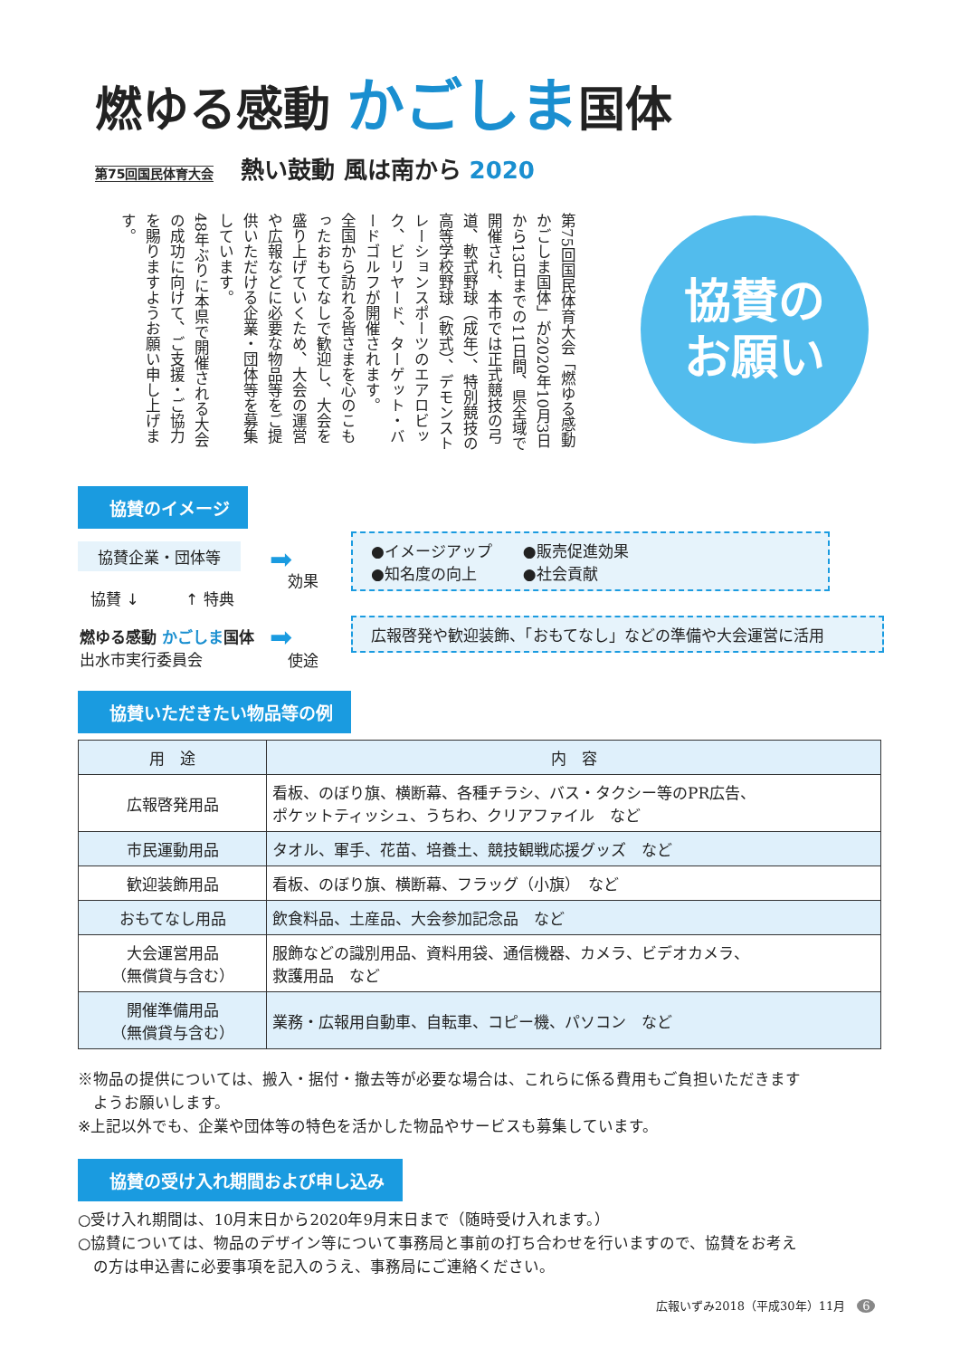燃ゆる感動 かごしま国体
第75回国民体育大会 熱い鼓動 風は南から 2020
第75回国民体育大会「燃ゆる感動かごしま国体」が2020年10月3日から13日までの11日間、県全域で開催され、本市では正式競技の弓道、軟式野球（成年）、特別競技の高等学校野球（軟式）、デモンストレーションスポーツのエアロビック、ビリヤード、ターゲット・バードゴルフが開催されます。
全国から訪れる皆さまを心のこもったおもてなしで歓迎し、大会を盛り上げていくため、大会の運営や広報などに必要な物品等をご提供いただける企業・団体等を募集しています。
48年ぶりに本県で開催される大会の成功に向けて、ご支援・ご協力を賜りますようお願い申し上げます。
協賛の
お願い
協賛のイメージ
協賛企業・団体等
協賛 ↓ ↑ 特典
燃ゆる感動 かごしま国体
出水市実行委員会
➡
効果
➡
使途
●イメージアップ　　●販売促進効果
●知名度の向上　　　●社会貢献
広報啓発や歓迎装飾、「おもてなし」などの準備や大会運営に活用
協賛いただきたい物品等の例
| 用 途 | 内 容 |
| --- | --- |
| 広報啓発用品 | 看板、のぼり旗、横断幕、各種チラシ、バス・タクシー等のPR広告、 ポケットティッシュ、うちわ、クリアファイル など |
| 市民運動用品 | タオル、軍手、花苗、培養土、競技観戦応援グッズ など |
| 歓迎装飾用品 | 看板、のぼり旗、横断幕、フラッグ（小旗） など |
| おもてなし用品 | 飲食料品、土産品、大会参加記念品 など |
| 大会運営用品 （無償貸与含む） | 服飾などの識別用品、資料用袋、通信機器、カメラ、ビデオカメラ、 救護用品 など |
| 開催準備用品 （無償貸与含む） | 業務・広報用自動車、自転車、コピー機、パソコン など |
※物品の提供については、搬入・据付・撤去等が必要な場合は、これらに係る費用もご負担いただきます
　ようお願いします。
※上記以外でも、企業や団体等の特色を活かした物品やサービスも募集しています。
協賛の受け入れ期間および申し込み
○受け入れ期間は、10月末日から2020年9月末日まで（随時受け入れます。）
○協賛については、物品のデザイン等について事務局と事前の打ち合わせを行いますので、協賛をお考え
　の方は申込書に必要事項を記入のうえ、事務局にご連絡ください。
広報いずみ2018（平成30年）11月　6